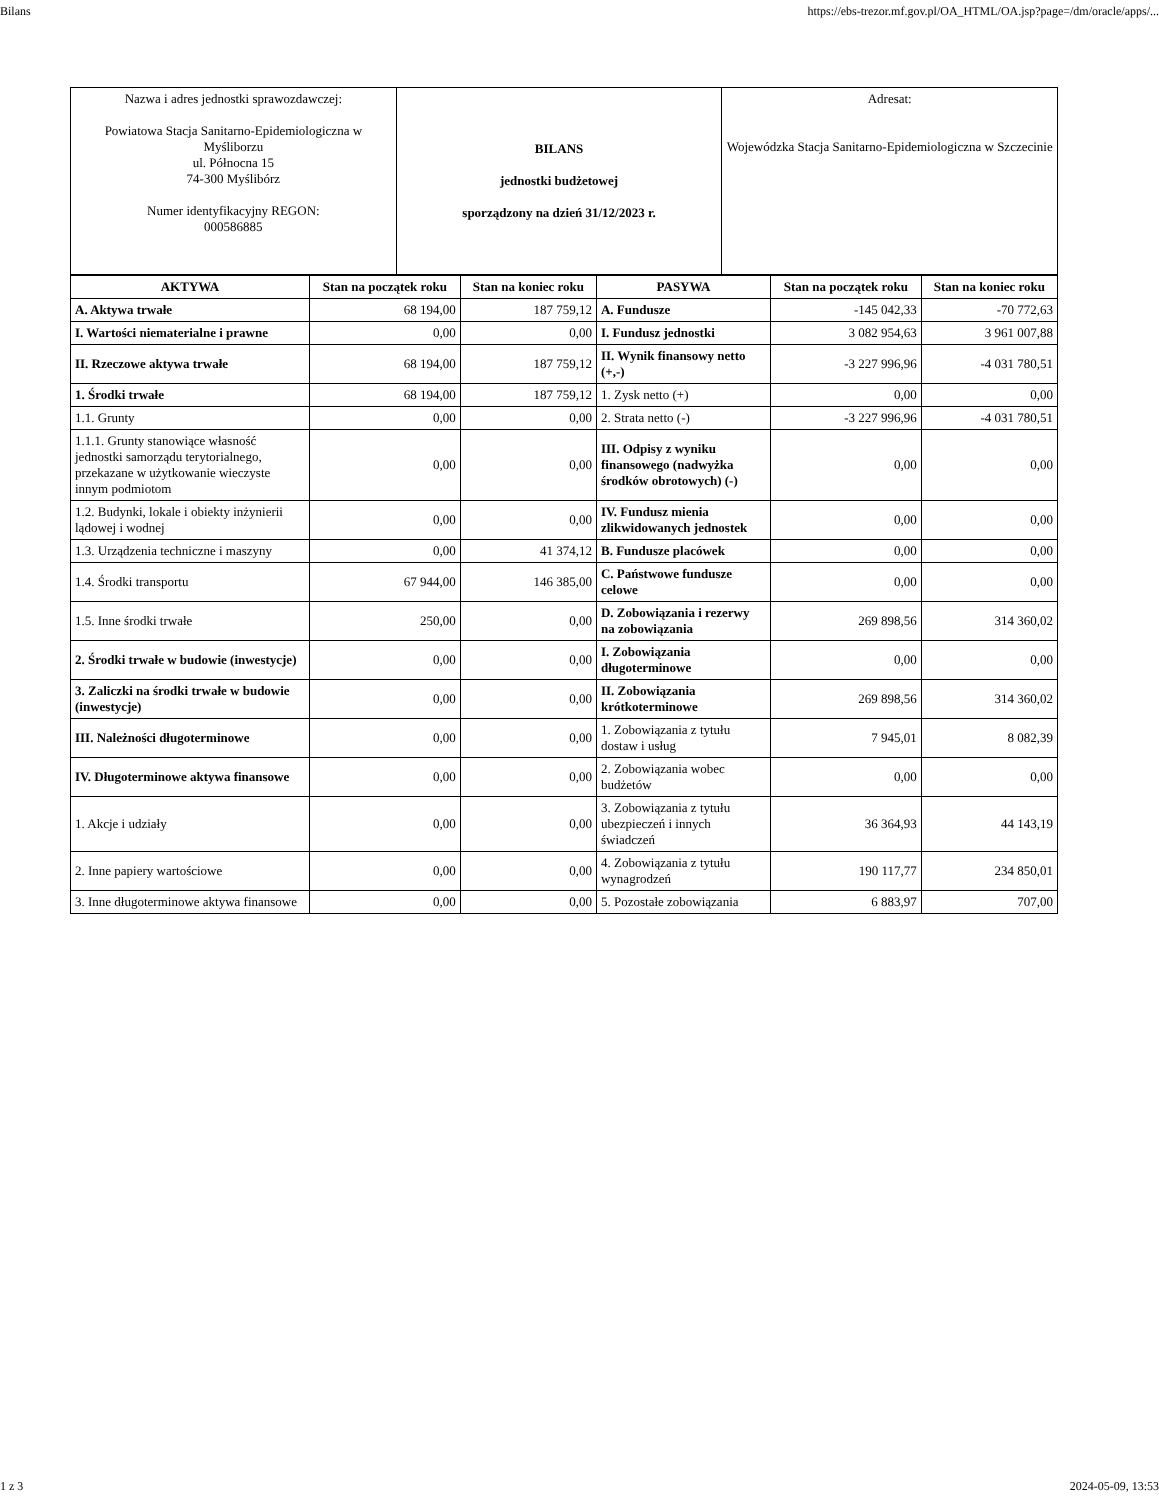Bilans https://ebs-trezor.mf.gov.pl/OA_HTML/OA.jsp?page=/dm/oracle/apps/...
| Nazwa i adres jednostki sprawozdawczej: Powiatowa Stacja Sanitarno-Epidemiologiczna w Myśliborzu ul. Północna 15 74-300 Myślibórz Numer identyfikacyjny REGON: 000586885 | BILANS jednostki budżetowej sporządzony na dzień 31/12/2023 r. | Adresat: Wojewódzka Stacja Sanitarno-Epidemiologiczna w Szczecinie |
| AKTYWA | Stan na początek roku | Stan na koniec roku | PASYWA | Stan na początek roku | Stan na koniec roku |
| --- | --- | --- | --- | --- | --- |
| A. Aktywa trwałe | 68 194,00 | 187 759,12 | A. Fundusze | -145 042,33 | -70 772,63 |
| I. Wartości niematerialne i prawne | 0,00 | 0,00 | I. Fundusz jednostki | 3 082 954,63 | 3 961 007,88 |
| II. Rzeczowe aktywa trwałe | 68 194,00 | 187 759,12 | II. Wynik finansowy netto (+,-) | -3 227 996,96 | -4 031 780,51 |
| 1. Środki trwałe | 68 194,00 | 187 759,12 | 1. Zysk netto (+) | 0,00 | 0,00 |
| 1.1. Grunty | 0,00 | 0,00 | 2. Strata netto (-) | -3 227 996,96 | -4 031 780,51 |
| 1.1.1. Grunty stanowiące własność jednostki samorządu terytorialnego, przekazane w użytkowanie wieczyste innym podmiotom | 0,00 | 0,00 | III. Odpisy z wyniku finansowego (nadwyżka środków obrotowych) (-) | 0,00 | 0,00 |
| 1.2. Budynki, lokale i obiekty inżynierii lądowej i wodnej | 0,00 | 0,00 | IV. Fundusz mienia zlikwidowanych jednostek | 0,00 | 0,00 |
| 1.3. Urządzenia techniczne i maszyny | 0,00 | 41 374,12 | B. Fundusze placówek | 0,00 | 0,00 |
| 1.4. Środki transportu | 67 944,00 | 146 385,00 | C. Państwowe fundusze celowe | 0,00 | 0,00 |
| 1.5. Inne środki trwałe | 250,00 | 0,00 | D. Zobowiązania i rezerwy na zobowiązania | 269 898,56 | 314 360,02 |
| 2. Środki trwałe w budowie (inwestycje) | 0,00 | 0,00 | I. Zobowiązania długoterminowe | 0,00 | 0,00 |
| 3. Zaliczki na środki trwałe w budowie (inwestycje) | 0,00 | 0,00 | II. Zobowiązania krótkoterminowe | 269 898,56 | 314 360,02 |
| III. Należności długoterminowe | 0,00 | 0,00 | 1. Zobowiązania z tytułu dostaw i usług | 7 945,01 | 8 082,39 |
| IV. Długoterminowe aktywa finansowe | 0,00 | 0,00 | 2. Zobowiązania wobec budżetów | 0,00 | 0,00 |
| 1. Akcje i udziały | 0,00 | 0,00 | 3. Zobowiązania z tytułu ubezpieczeń i innych świadczeń | 36 364,93 | 44 143,19 |
| 2. Inne papiery wartościowe | 0,00 | 0,00 | 4. Zobowiązania z tytułu wynagrodzeń | 190 117,77 | 234 850,01 |
| 3. Inne długoterminowe aktywa finansowe | 0,00 | 0,00 | 5. Pozostałe zobowiązania | 6 883,97 | 707,00 |
1 z 3 2024-05-09, 13:53